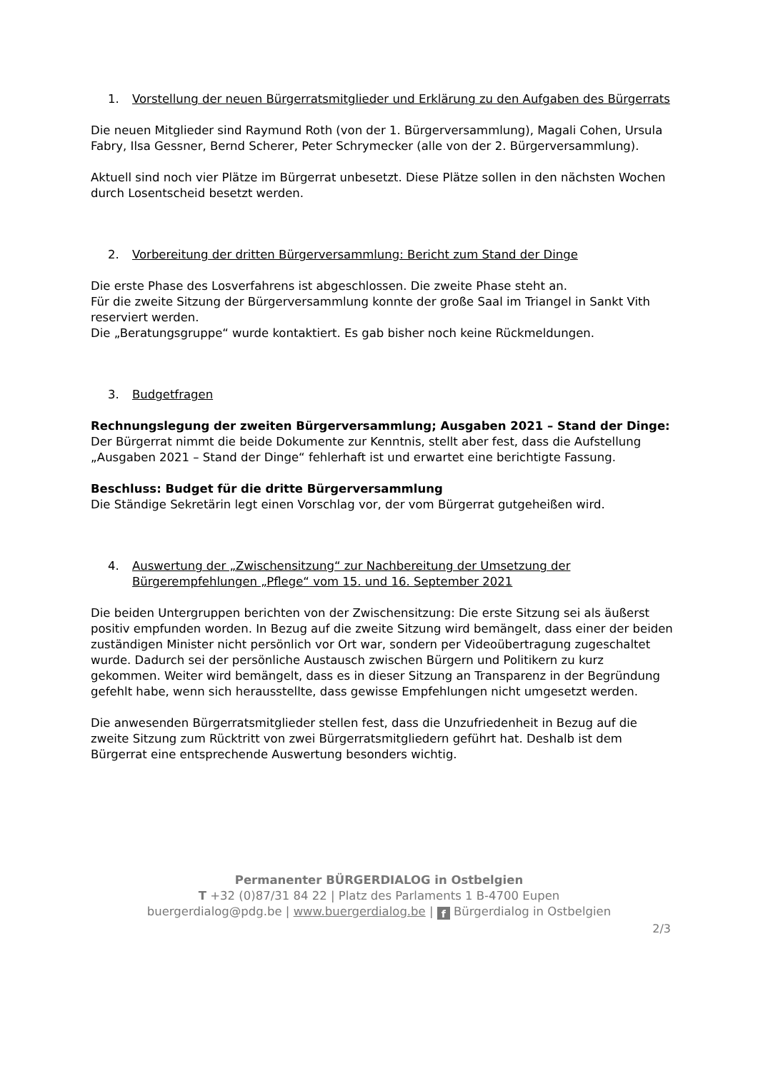1. Vorstellung der neuen Bürgerratsmitglieder und Erklärung zu den Aufgaben des Bürgerrats
Die neuen Mitglieder sind Raymund Roth (von der 1. Bürgerversammlung), Magali Cohen, Ursula Fabry, Ilsa Gessner, Bernd Scherer, Peter Schrymecker (alle von der 2. Bürgerversammlung).
Aktuell sind noch vier Plätze im Bürgerrat unbesetzt. Diese Plätze sollen in den nächsten Wochen durch Losentscheid besetzt werden.
2. Vorbereitung der dritten Bürgerversammlung: Bericht zum Stand der Dinge
Die erste Phase des Losverfahrens ist abgeschlossen. Die zweite Phase steht an.
Für die zweite Sitzung der Bürgerversammlung konnte der große Saal im Triangel in Sankt Vith reserviert werden.
Die „Beratungsgruppe“ wurde kontaktiert. Es gab bisher noch keine Rückmeldungen.
3. Budgetfragen
Rechnungslegung der zweiten Bürgerversammlung; Ausgaben 2021 – Stand der Dinge:
Der Bürgerrat nimmt die beide Dokumente zur Kenntnis, stellt aber fest, dass die Aufstellung „Ausgaben 2021 – Stand der Dinge“ fehlerhaft ist und erwartet eine berichtigte Fassung.
Beschluss: Budget für die dritte Bürgerversammlung
Die Ständige Sekretärin legt einen Vorschlag vor, der vom Bürgerrat gutgeheißen wird.
4. Auswertung der „Zwischensitzung“ zur Nachbereitung der Umsetzung der Bürgerempfehlungen „Pflege“ vom 15. und 16. September 2021
Die beiden Untergruppen berichten von der Zwischensitzung: Die erste Sitzung sei als äußerst positiv empfunden worden. In Bezug auf die zweite Sitzung wird bemängelt, dass einer der beiden zuständigen Minister nicht persönlich vor Ort war, sondern per Videoübertragung zugeschaltet wurde. Dadurch sei der persönliche Austausch zwischen Bürgern und Politikern zu kurz gekommen. Weiter wird bemängelt, dass es in dieser Sitzung an Transparenz in der Begründung gefehlt habe, wenn sich herausstellte, dass gewisse Empfehlungen nicht umgesetzt werden.
Die anwesenden Bürgerratsmitglieder stellen fest, dass die Unzufriedenheit in Bezug auf die zweite Sitzung zum Rücktritt von zwei Bürgerratsmitgliedern geführt hat. Deshalb ist dem Bürgerrat eine entsprechende Auswertung besonders wichtig.
Permanenter BÜRGERDIALOG in Ostbelgien
T +32 (0)87/31 84 22 | Platz des Parlaments 1 B-4700 Eupen
buergerdialog@pdg.be | www.buergerdialog.be | f Bürgerdialog in Ostbelgien
2/3